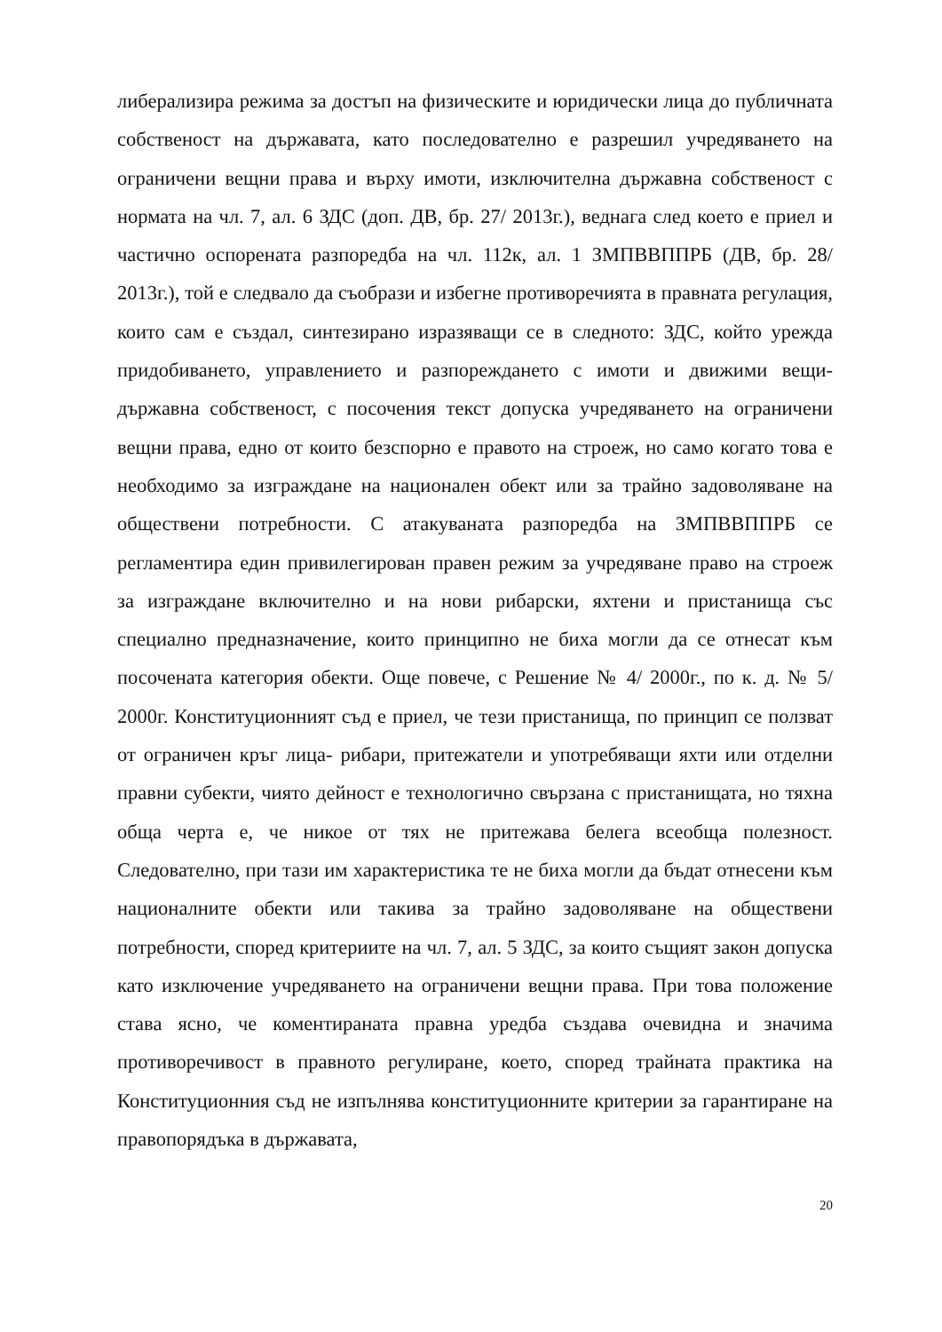либерализира режима за достъп на физическите и юридически лица до публичната собственост на държавата, като последователно е разрешил учредяването на ограничени вещни права и върху имоти, изключителна държавна собственост с нормата на чл. 7, ал. 6 ЗДС (доп. ДВ, бр. 27/ 2013г.), веднага след което е приел и частично оспорената разпоредба на чл. 112к, ал. 1 ЗМПВВППРБ (ДВ, бр. 28/ 2013г.), той е следвало да съобрази и избегне противоречията в правната регулация, които сам е създал, синтезирано изразяващи се в следното: ЗДС, който урежда придобиването, управлението и разпореждането с имоти и движими вещи- държавна собственост, с посочения текст допуска учредяването на ограничени вещни права, едно от които безспорно е правото на строеж, но само когато това е необходимо за изграждане на национален обект или за трайно задоволяване на обществени потребности. С атакуваната разпоредба на ЗМПВВППРБ се регламентира един привилегирован правен режим за учредяване право на строеж за изграждане включително и на нови рибарски, яхтени и пристанища със специално предназначение, които принципно не биха могли да се отнесат към посочената категория обекти. Още повече, с Решение № 4/ 2000г., по к. д. № 5/ 2000г. Конституционният съд е приел, че тези пристанища, по принцип се ползват от ограничен кръг лица- рибари, притежатели и употребяващи яхти или отделни правни субекти, чиято дейност е технологично свързана с пристанищата, но тяхна обща черта е, че никое от тях не притежава белега всеобща полезност. Следователно, при тази им характеристика те не биха могли да бъдат отнесени към националните обекти или такива за трайно задоволяване на обществени потребности, според критериите на чл. 7, ал. 5 ЗДС, за които същият закон допуска като изключение учредяването на ограничени вещни права. При това положение става ясно, че коментираната правна уредба създава очевидна и значима противоречивост в правното регулиране, което, според трайната практика на Конституционния съд не изпълнява конституционните критерии за гарантиране на правопорядъка в държавата,
20